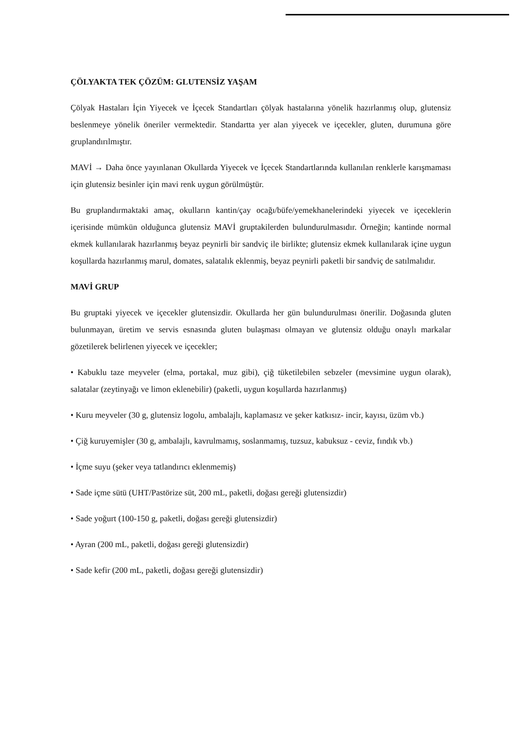ÇÖLYAKTA TEK ÇÖZÜM: GLUTENSİZ YAŞAM
Çölyak Hastaları İçin Yiyecek ve İçecek Standartları çölyak hastalarına yönelik hazırlanmış olup, glutensiz beslenmeye yönelik öneriler vermektedir. Standartta yer alan yiyecek ve içecekler, gluten, durumuna göre gruplandırılmıştır.
MAVİ → Daha önce yayınlanan Okullarda Yiyecek ve İçecek Standartlarında kullanılan renklerle karışmaması için glutensiz besinler için mavi renk uygun görülmüştür.
Bu gruplandırmaktaki amaç, okulların kantin/çay ocağı/büfe/yemekhanelerindeki yiyecek ve içeceklerin içerisinde mümkün olduğunca glutensiz MAVİ gruptakilerden bulundurulmasıdır. Örneğin; kantinde normal ekmek kullanılarak hazırlanmış beyaz peynirli bir sandviç ile birlikte; glutensiz ekmek kullanılarak içine uygun koşullarda hazırlanmış marul, domates, salatalık eklenmiş, beyaz peynirli paketli bir sandviç de satılmalıdır.
MAVİ GRUP
Bu gruptaki yiyecek ve içecekler glutensizdir. Okullarda her gün bulundurulması önerilir. Doğasında gluten bulunmayan, üretim ve servis esnasında gluten bulaşması olmayan ve glutensiz olduğu onaylı markalar gözetilerek belirlenen yiyecek ve içecekler;
• Kabuklu taze meyveler (elma, portakal, muz gibi), çiğ tüketilebilen sebzeler (mevsimine uygun olarak), salatalar (zeytinyağı ve limon eklenebilir) (paketli, uygun koşullarda hazırlanmış)
• Kuru meyveler (30 g, glutensiz logolu, ambalajlı, kaplamasız ve şeker katkısız- incir, kayısı, üzüm vb.)
• Çiğ kuruyemişler (30 g, ambalajlı, kavrulmamış, soslanmamış, tuzsuz, kabuksuz - ceviz, fındık vb.)
• İçme suyu (şeker veya tatlandırıcı eklenmemiş)
• Sade içme sütü (UHT/Pastörize süt, 200 mL, paketli, doğası gereği glutensizdir)
• Sade yoğurt (100-150 g, paketli, doğası gereği glutensizdir)
• Ayran (200 mL, paketli, doğası gereği glutensizdir)
• Sade kefir (200 mL, paketli, doğası gereği glutensizdir)